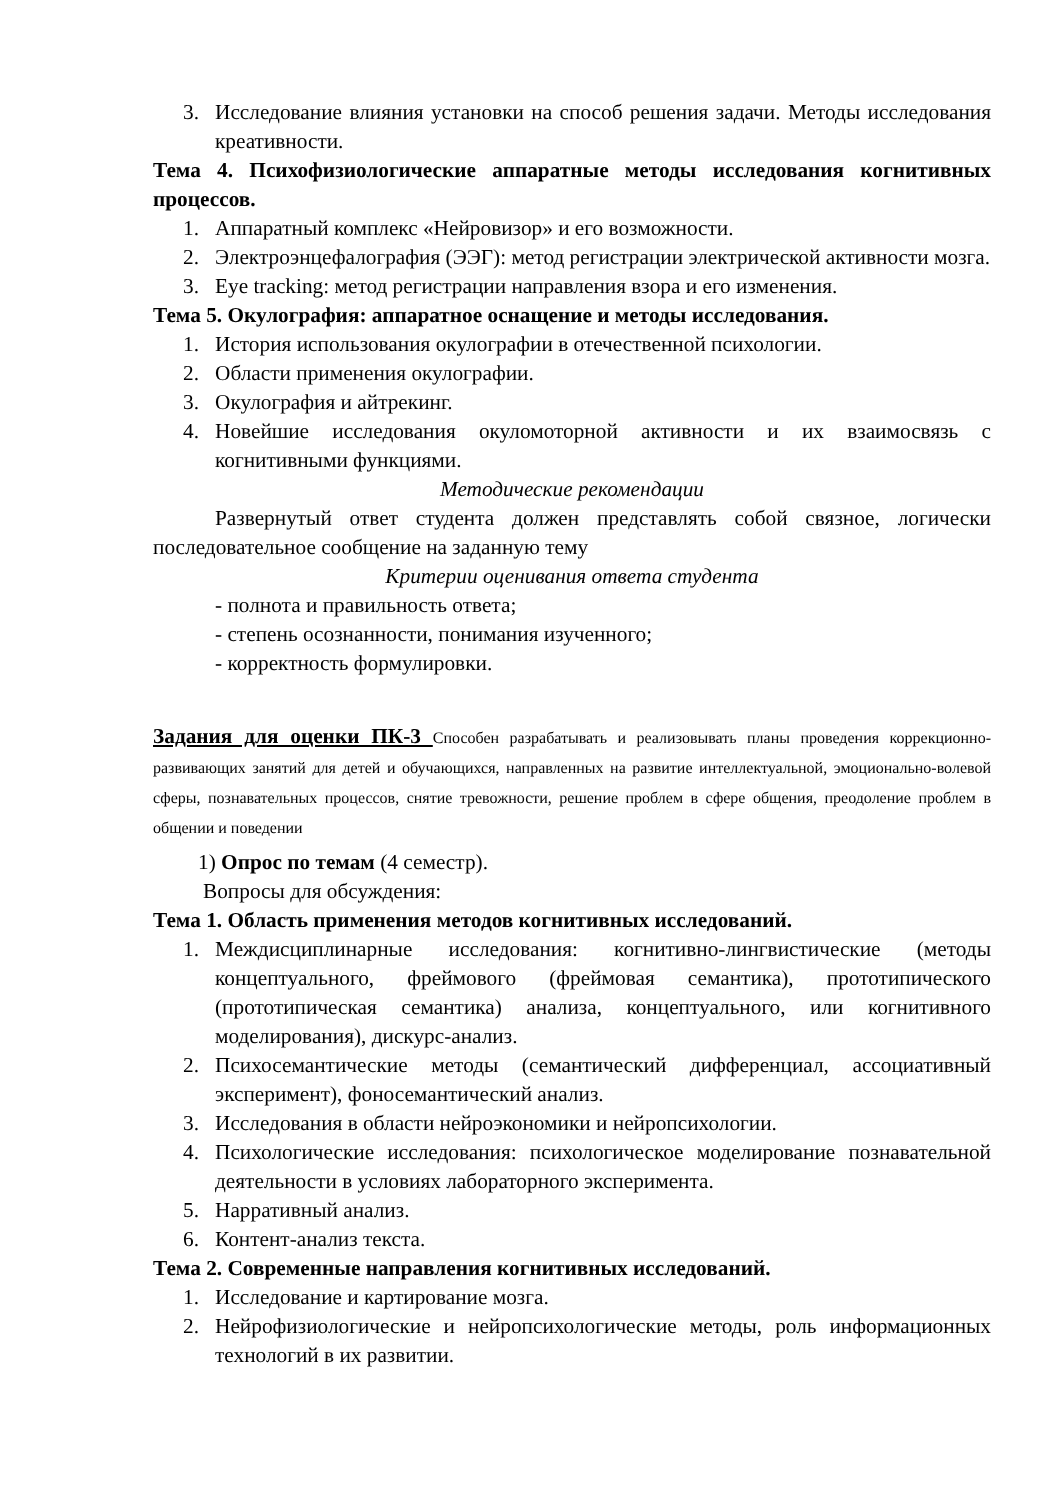3. Исследование влияния установки на способ решения задачи. Методы исследования креативности.
Тема 4. Психофизиологические аппаратные методы исследования когнитивных процессов.
1. Аппаратный комплекс «Нейровизор» и его возможности.
2. Электроэнцефалография (ЭЭГ): метод регистрации электрической активности мозга.
3. Eye tracking: метод регистрации направления взора и его изменения.
Тема 5. Окулография: аппаратное оснащение и методы исследования.
1. История использования окулографии в отечественной психологии.
2. Области применения окулографии.
3. Окулография и айтрекинг.
4. Новейшие исследования окуломоторной активности и их взаимосвязь с когнитивными функциями.
Методические рекомендации
Развернутый ответ студента должен представлять собой связное, логически последовательное сообщение на заданную тему
Критерии оценивания ответа студента
- полнота и правильность ответа;
- степень осознанности, понимания изученного;
- корректность формулировки.
Задания для оценки ПК-3 Способен разрабатывать и реализовывать планы проведения коррекционно- развивающих занятий для детей и обучающихся, направленных на развитие интеллектуальной, эмоционально-волевой сферы, познавательных процессов, снятие тревожности, решение проблем в сфере общения, преодоление проблем в общении и поведении
1) Опрос по темам (4 семестр).
Вопросы для обсуждения:
Тема 1. Область применения методов когнитивных исследований.
1. Междисциплинарные исследования: когнитивно-лингвистические (методы концептуального, фреймового (фреймовая семантика), прототипического (прототипическая семантика) анализа, концептуального, или когнитивного моделирования), дискурс-анализ.
2. Психосемантические методы (семантический дифференциал, ассоциативный эксперимент), фоносемантический анализ.
3. Исследования в области нейроэкономики и нейропсихологии.
4. Психологические исследования: психологическое моделирование познавательной деятельности в условиях лабораторного эксперимента.
5. Нарративный анализ.
6. Контент-анализ текста.
Тема 2. Современные направления когнитивных исследований.
1. Исследование и картирование мозга.
2. Нейрофизиологические и нейропсихологические методы, роль информационных технологий в их развитии.